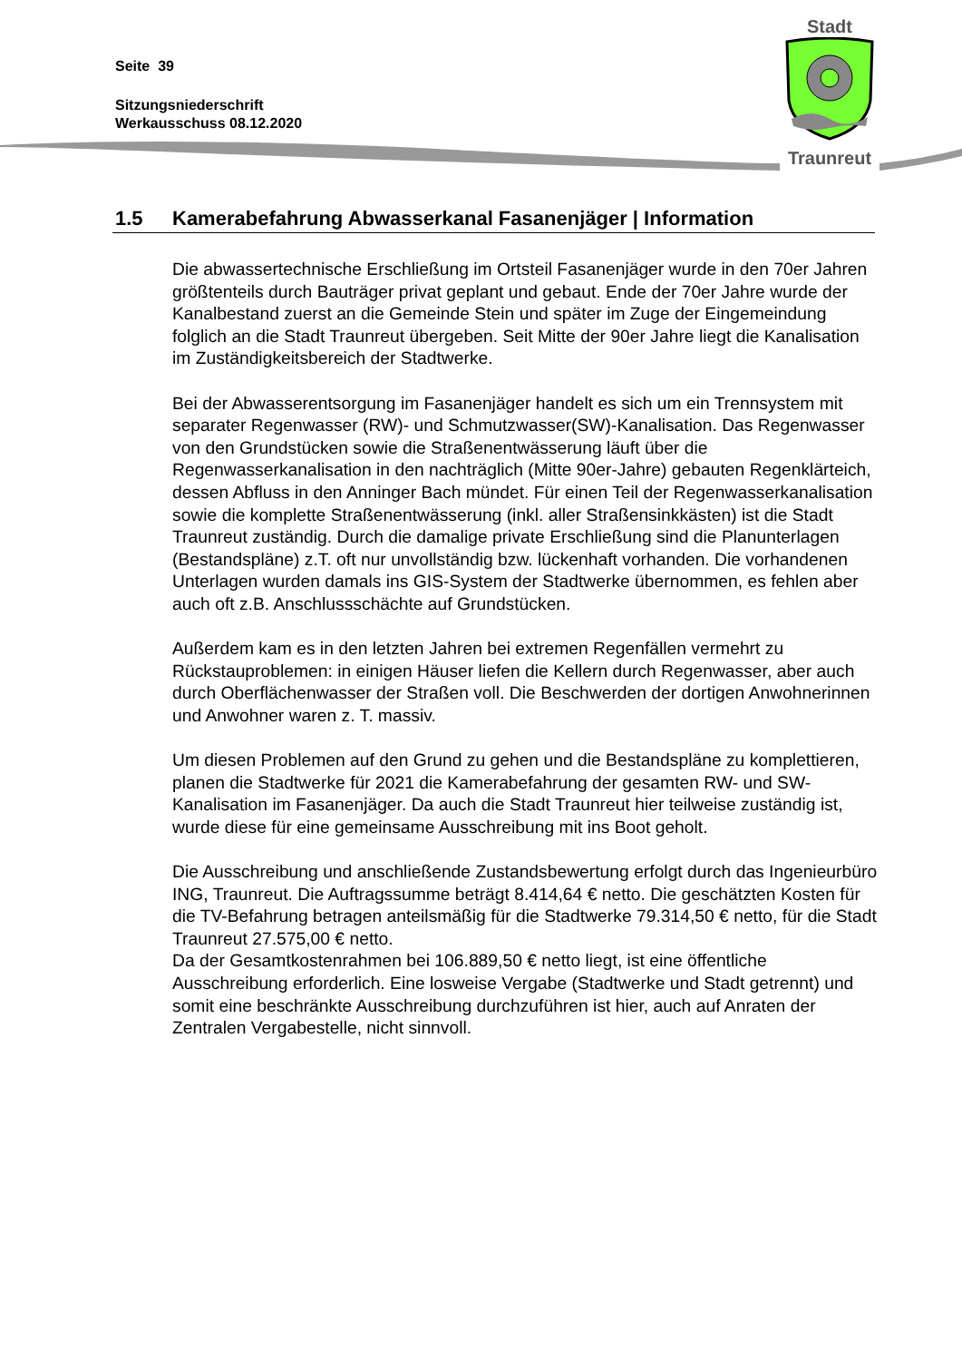Seite 39
Sitzungsniederschrift
Werkausschuss 08.12.2020
Stadt
Traunreut
1.5 Kamerabefahrung Abwasserkanal Fasanenjäger | Information
Die abwassertechnische Erschließung im Ortsteil Fasanenjäger wurde in den 70er Jahren größtenteils durch Bauträger privat geplant und gebaut. Ende der 70er Jahre wurde der Kanalbestand zuerst an die Gemeinde Stein und später im Zuge der Eingemeindung folglich an die Stadt Traunreut übergeben. Seit Mitte der 90er Jahre liegt die Kanalisation im Zuständigkeitsbereich der Stadtwerke.
Bei der Abwasserentsorgung im Fasanenjäger handelt es sich um ein Trennsystem mit separater Regenwasser (RW)- und Schmutzwasser(SW)-Kanalisation. Das Regenwasser von den Grundstücken sowie die Straßenentwässerung läuft über die Regenwasserkanalisation in den nachträglich (Mitte 90er-Jahre) gebauten Regenklärteich, dessen Abfluss in den Anninger Bach mündet. Für einen Teil der Regenwasserkanalisation sowie die komplette Straßenentwässerung (inkl. aller Straßensinkkästen) ist die Stadt Traunreut zuständig. Durch die damalige private Erschließung sind die Planunterlagen (Bestandspläne) z.T. oft nur unvollständig bzw. lückenhaft vorhanden. Die vorhandenen Unterlagen wurden damals ins GIS-System der Stadtwerke übernommen, es fehlen aber auch oft z.B. Anschlussschächte auf Grundstücken.
Außerdem kam es in den letzten Jahren bei extremen Regenfällen vermehrt zu Rückstauproblemen: in einigen Häuser liefen die Kellern durch Regenwasser, aber auch durch Oberflächenwasser der Straßen voll. Die Beschwerden der dortigen Anwohnerinnen und Anwohner waren z. T. massiv.
Um diesen Problemen auf den Grund zu gehen und die Bestandspläne zu komplettieren, planen die Stadtwerke für 2021 die Kamerabefahrung der gesamten RW- und SW-Kanalisation im Fasanenjäger. Da auch die Stadt Traunreut hier teilweise zuständig ist, wurde diese für eine gemeinsame Ausschreibung mit ins Boot geholt.
Die Ausschreibung und anschließende Zustandsbewertung erfolgt durch das Ingenieurbüro ING, Traunreut. Die Auftragssumme beträgt 8.414,64 € netto. Die geschätzten Kosten für die TV-Befahrung betragen anteilsmäßig für die Stadtwerke 79.314,50 € netto, für die Stadt Traunreut 27.575,00 € netto.
Da der Gesamtkostenrahmen bei 106.889,50 € netto liegt, ist eine öffentliche Ausschreibung erforderlich. Eine losweise Vergabe (Stadtwerke und Stadt getrennt) und somit eine beschränkte Ausschreibung durchzuführen ist hier, auch auf Anraten der Zentralen Vergabestelle, nicht sinnvoll.